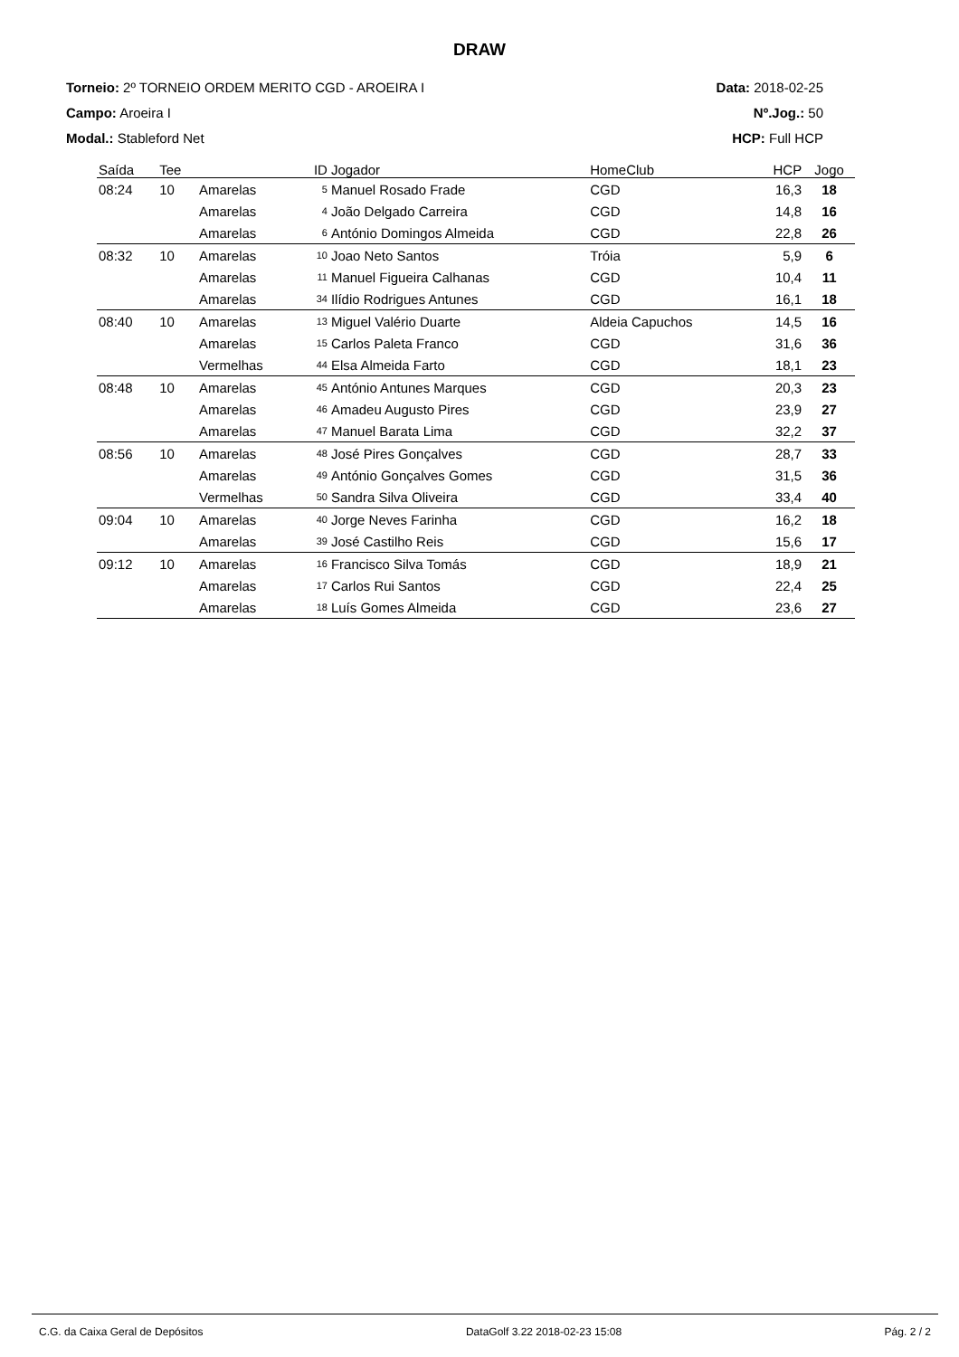DRAW
Torneio: 2º TORNEIO ORDEM MERITO CGD - AROEIRA I
Campo: Aroeira I
Modal.: Stableford Net
Data: 2018-02-25
Nº.Jog.: 50
HCP: Full HCP
| Saída | Tee | | ID | Jogador | HomeClub | HCP | Jogo |
| --- | --- | --- | --- | --- | --- | --- | --- |
| 08:24 | 10 | Amarelas | 5 | Manuel Rosado Frade | CGD | 16,3 | 18 |
| | | Amarelas | 4 | João Delgado Carreira | CGD | 14,8 | 16 |
| | | Amarelas | 6 | António Domingos Almeida | CGD | 22,8 | 26 |
| 08:32 | 10 | Amarelas | 10 | Joao Neto Santos | Tróia | 5,9 | 6 |
| | | Amarelas | 11 | Manuel Figueira Calhanas | CGD | 10,4 | 11 |
| | | Amarelas | 34 | Ilídio Rodrigues Antunes | CGD | 16,1 | 18 |
| 08:40 | 10 | Amarelas | 13 | Miguel Valério Duarte | Aldeia Capuchos | 14,5 | 16 |
| | | Amarelas | 15 | Carlos Paleta Franco | CGD | 31,6 | 36 |
| | | Vermelhas | 44 | Elsa Almeida Farto | CGD | 18,1 | 23 |
| 08:48 | 10 | Amarelas | 45 | António Antunes Marques | CGD | 20,3 | 23 |
| | | Amarelas | 46 | Amadeu Augusto Pires | CGD | 23,9 | 27 |
| | | Amarelas | 47 | Manuel Barata Lima | CGD | 32,2 | 37 |
| 08:56 | 10 | Amarelas | 48 | José Pires Gonçalves | CGD | 28,7 | 33 |
| | | Amarelas | 49 | António Gonçalves Gomes | CGD | 31,5 | 36 |
| | | Vermelhas | 50 | Sandra Silva Oliveira | CGD | 33,4 | 40 |
| 09:04 | 10 | Amarelas | 40 | Jorge Neves Farinha | CGD | 16,2 | 18 |
| | | Amarelas | 39 | José Castilho Reis | CGD | 15,6 | 17 |
| 09:12 | 10 | Amarelas | 16 | Francisco Silva Tomás | CGD | 18,9 | 21 |
| | | Amarelas | 17 | Carlos Rui Santos | CGD | 22,4 | 25 |
| | | Amarelas | 18 | Luís Gomes Almeida | CGD | 23,6 | 27 |
C.G. da Caixa Geral de Depósitos DataGolf 3.22 2018-02-23 15:08 Pág. 2 / 2